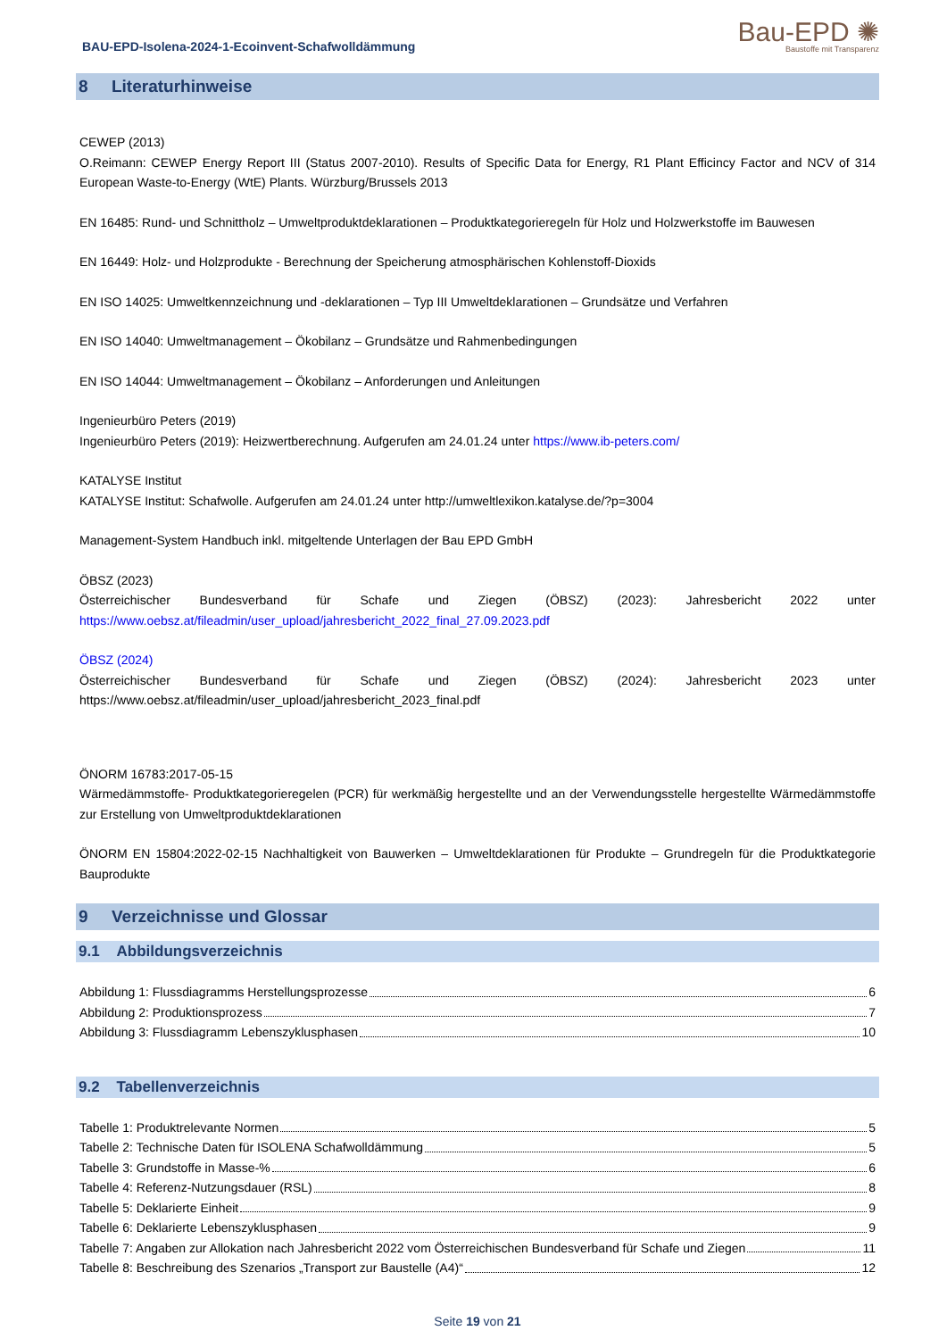BAU-EPD-Isolena-2024-1-Ecoinvent-Schafwolldämmung
Bau-EPD ✺
Baustoffe mit Transparenz
8 Literaturhinweise
CEWEP (2013)
O.Reimann: CEWEP Energy Report III (Status 2007-2010). Results of Specific Data for Energy, R1 Plant Efficincy Factor and NCV of 314 European Waste-to-Energy (WtE) Plants. Würzburg/Brussels 2013
EN 16485: Rund- und Schnittholz – Umweltproduktdeklarationen – Produktkategorieregeln für Holz und Holzwerkstoffe im Bauwesen
EN 16449: Holz- und Holzprodukte - Berechnung der Speicherung atmosphärischen Kohlenstoff-Dioxids
EN ISO 14025: Umweltkennzeichnung und -deklarationen – Typ III Umweltdeklarationen – Grundsätze und Verfahren
EN ISO 14040: Umweltmanagement – Ökobilanz – Grundsätze und Rahmenbedingungen
EN ISO 14044: Umweltmanagement – Ökobilanz – Anforderungen und Anleitungen
Ingenieurbüro Peters (2019)
Ingenieurbüro Peters (2019): Heizwertberechnung. Aufgerufen am 24.01.24 unter https://www.ib-peters.com/
KATALYSE Institut
KATALYSE Institut: Schafwolle. Aufgerufen am 24.01.24 unter http://umweltlexikon.katalyse.de/?p=3004
Management-System Handbuch inkl. mitgeltende Unterlagen der Bau EPD GmbH
ÖBSZ (2023)
Österreichischer Bundesverband für Schafe und Ziegen (ÖBSZ) (2023): Jahresbericht 2022 unter https://www.oebsz.at/fileadmin/user_upload/jahresbericht_2022_final_27.09.2023.pdf
ÖBSZ (2024)
Österreichischer Bundesverband für Schafe und Ziegen (ÖBSZ) (2024): Jahresbericht 2023 unter https://www.oebsz.at/fileadmin/user_upload/jahresbericht_2023_final.pdf
ÖNORM 16783:2017-05-15
Wärmedämmstoffe- Produktkategorieregelen (PCR) für werkmäßig hergestellte und an der Verwendungsstelle hergestellte Wärmedämmstoffe zur Erstellung von Umweltproduktdeklarationen
ÖNORM EN 15804:2022-02-15 Nachhaltigkeit von Bauwerken – Umweltdeklarationen für Produkte – Grundregeln für die Produktkategorie Bauprodukte
9 Verzeichnisse und Glossar
9.1 Abbildungsverzeichnis
Abbildung 1: Flussdiagramms Herstellungsprozesse 6
Abbildung 2: Produktionsprozess 7
Abbildung 3: Flussdiagramm Lebenszyklusphasen 10
9.2 Tabellenverzeichnis
Tabelle 1: Produktrelevante Normen 5
Tabelle 2: Technische Daten für ISOLENA Schafwolldämmung 5
Tabelle 3: Grundstoffe in Masse-% 6
Tabelle 4: Referenz-Nutzungsdauer (RSL) 8
Tabelle 5: Deklarierte Einheit 9
Tabelle 6: Deklarierte Lebenszyklusphasen 9
Tabelle 7: Angaben zur Allokation nach Jahresbericht 2022 vom Österreichischen Bundesverband für Schafe und Ziegen 11
Tabelle 8: Beschreibung des Szenarios „Transport zur Baustelle (A4)“ 12
Seite 19 von 21